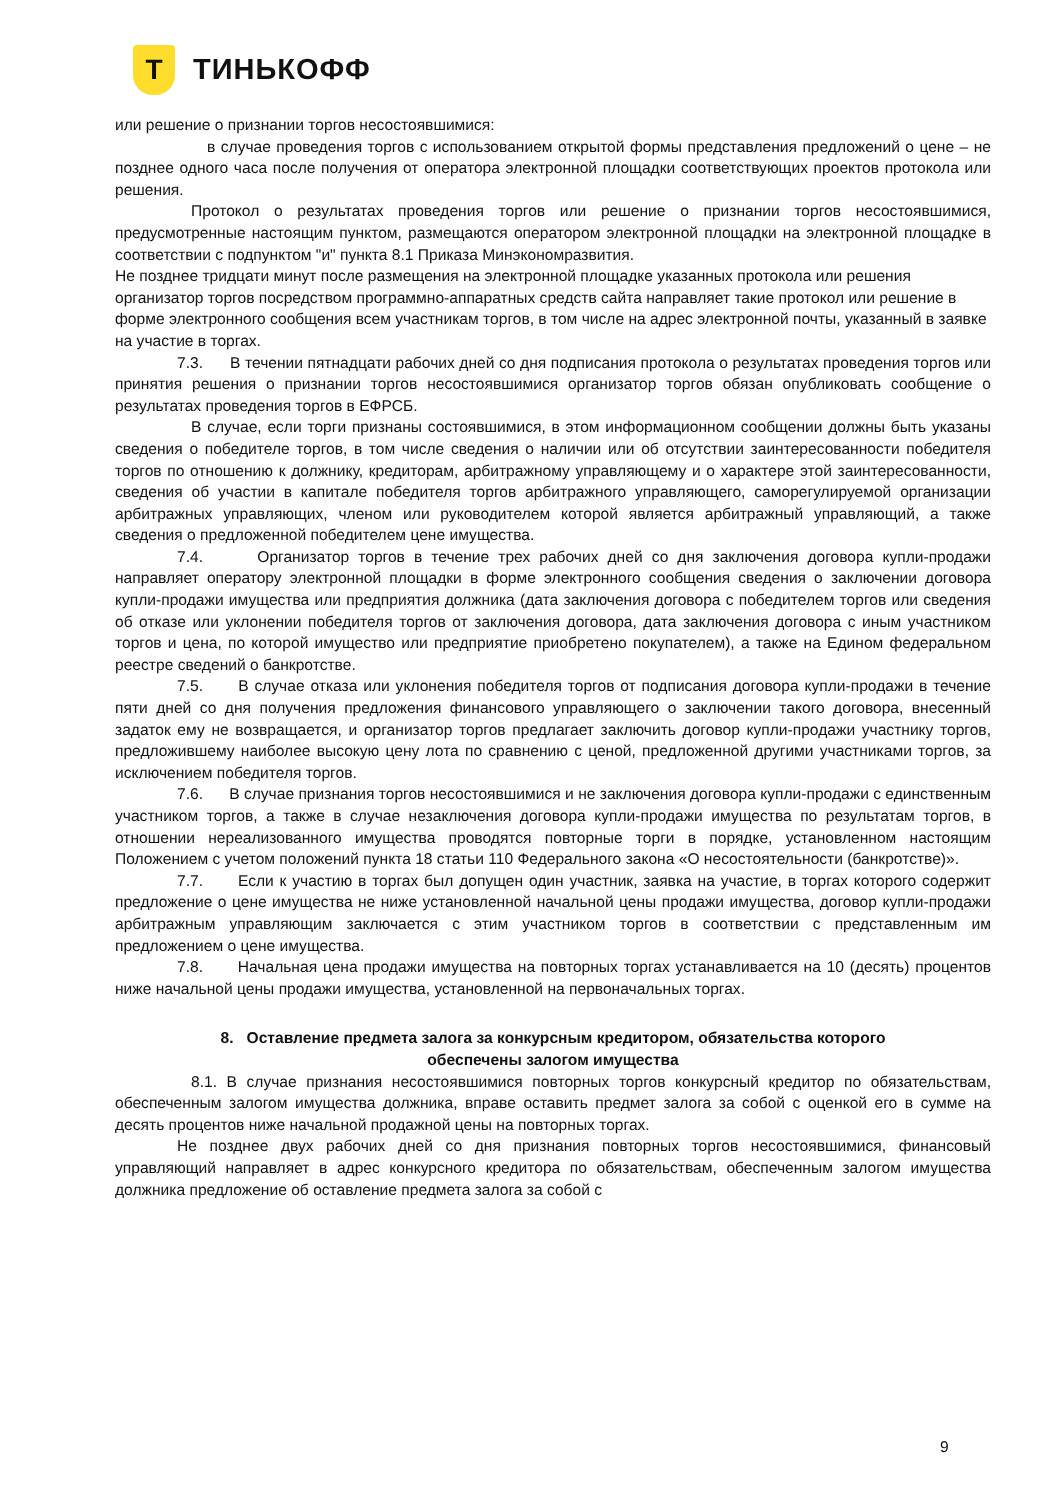Т
ТИНЬКОФФ
или решение о признании торгов несостоявшимися:
в случае проведения торгов с использованием открытой формы представления предложений о цене – не позднее одного часа после получения от оператора электронной площадки соответствующих проектов протокола или решения.
Протокол о результатах проведения торгов или решение о признании торгов несостоявшимися, предусмотренные настоящим пунктом, размещаются оператором электронной площадки на электронной площадке в соответствии с подпунктом "и" пункта 8.1 Приказа Минэкономразвития.
Не позднее тридцати минут после размещения на электронной площадке указанных протокола или решения организатор торгов посредством программно-аппаратных средств сайта направляет такие протокол или решение в форме электронного сообщения всем участникам торгов, в том числе на адрес электронной почты, указанный в заявке на участие в торгах.
7.3. В течении пятнадцати рабочих дней со дня подписания протокола о результатах проведения торгов или принятия решения о признании торгов несостоявшимися организатор торгов обязан опубликовать сообщение о результатах проведения торгов в ЕФРСБ.
В случае, если торги признаны состоявшимися, в этом информационном сообщении должны быть указаны сведения о победителе торгов, в том числе сведения о наличии или об отсутствии заинтересованности победителя торгов по отношению к должнику, кредиторам, арбитражному управляющему и о характере этой заинтересованности, сведения об участии в капитале победителя торгов арбитражного управляющего, саморегулируемой организации арбитражных управляющих, членом или руководителем которой является арбитражный управляющий, а также сведения о предложенной победителем цене имущества.
7.4. Организатор торгов в течение трех рабочих дней со дня заключения договора купли-продажи направляет оператору электронной площадки в форме электронного сообщения сведения о заключении договора купли-продажи имущества или предприятия должника (дата заключения договора с победителем торгов или сведения об отказе или уклонении победителя торгов от заключения договора, дата заключения договора с иным участником торгов и цена, по которой имущество или предприятие приобретено покупателем), а также на Едином федеральном реестре сведений о банкротстве.
7.5. В случае отказа или уклонения победителя торгов от подписания договора купли-продажи в течение пяти дней со дня получения предложения финансового управляющего о заключении такого договора, внесенный задаток ему не возвращается, и организатор торгов предлагает заключить договор купли-продажи участнику торгов, предложившему наиболее высокую цену лота по сравнению с ценой, предложенной другими участниками торгов, за исключением победителя торгов.
7.6. В случае признания торгов несостоявшимися и не заключения договора купли-продажи с единственным участником торгов, а также в случае незаключения договора купли-продажи имущества по результатам торгов, в отношении нереализованного имущества проводятся повторные торги в порядке, установленном настоящим Положением с учетом положений пункта 18 статьи 110 Федерального закона «О несостоятельности (банкротстве)».
7.7. Если к участию в торгах был допущен один участник, заявка на участие, в торгах которого содержит предложение о цене имущества не ниже установленной начальной цены продажи имущества, договор купли-продажи арбитражным управляющим заключается с этим участником торгов в соответствии с представленным им предложением о цене имущества.
7.8. Начальная цена продажи имущества на повторных торгах устанавливается на 10 (десять) процентов ниже начальной цены продажи имущества, установленной на первоначальных торгах.
8. Оставление предмета залога за конкурсным кредитором, обязательства которого обеспечены залогом имущества
8.1. В случае признания несостоявшимися повторных торгов конкурсный кредитор по обязательствам, обеспеченным залогом имущества должника, вправе оставить предмет залога за собой с оценкой его в сумме на десять процентов ниже начальной продажной цены на повторных торгах.
Не позднее двух рабочих дней со дня признания повторных торгов несостоявшимися, финансовый управляющий направляет в адрес конкурсного кредитора по обязательствам, обеспеченным залогом имущества должника предложение об оставление предмета залога за собой с
9